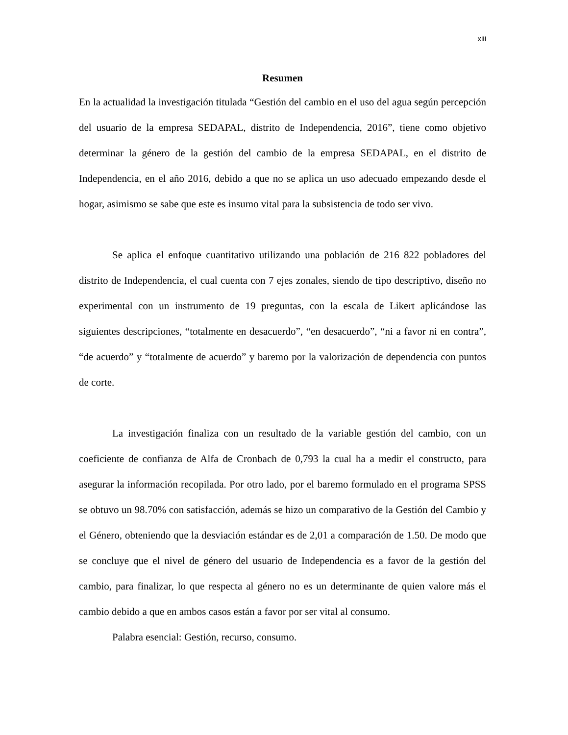xiii
Resumen
En la actualidad la investigación titulada “Gestión del cambio en el uso del agua según percepción del usuario de la empresa SEDAPAL, distrito de Independencia, 2016”, tiene como objetivo determinar la género de la gestión del cambio de la empresa SEDAPAL, en el distrito de Independencia, en el año 2016, debido a que no se aplica un uso adecuado empezando desde el hogar, asimismo se sabe que este es insumo vital para la subsistencia de todo ser vivo.
Se aplica el enfoque cuantitativo utilizando una población de 216 822 pobladores del distrito de Independencia, el cual cuenta con 7 ejes zonales, siendo de tipo descriptivo, diseño no experimental con un instrumento de 19 preguntas, con la escala de Likert aplicándose las siguientes descripciones, “totalmente en desacuerdo”, “en desacuerdo”, “ni a favor ni en contra”, “de acuerdo” y “totalmente de acuerdo” y baremo por la valorización de dependencia con puntos de corte.
La investigación finaliza con un resultado de la variable gestión del cambio, con un coeficiente de confianza de Alfa de Cronbach de 0,793 la cual ha a medir el constructo, para asegurar la información recopilada. Por otro lado, por el baremo formulado en el programa SPSS se obtuvo un 98.70% con satisfacción, además se hizo un comparativo de la Gestión del Cambio y el Género, obteniendo que la desviación estándar es de 2,01 a comparación de 1.50. De modo que se concluye que el nivel de género del usuario de Independencia es a favor de la gestión del cambio, para finalizar, lo que respecta al género no es un determinante de quien valore más el cambio debido a que en ambos casos están a favor por ser vital al consumo.
Palabra esencial: Gestión, recurso, consumo.